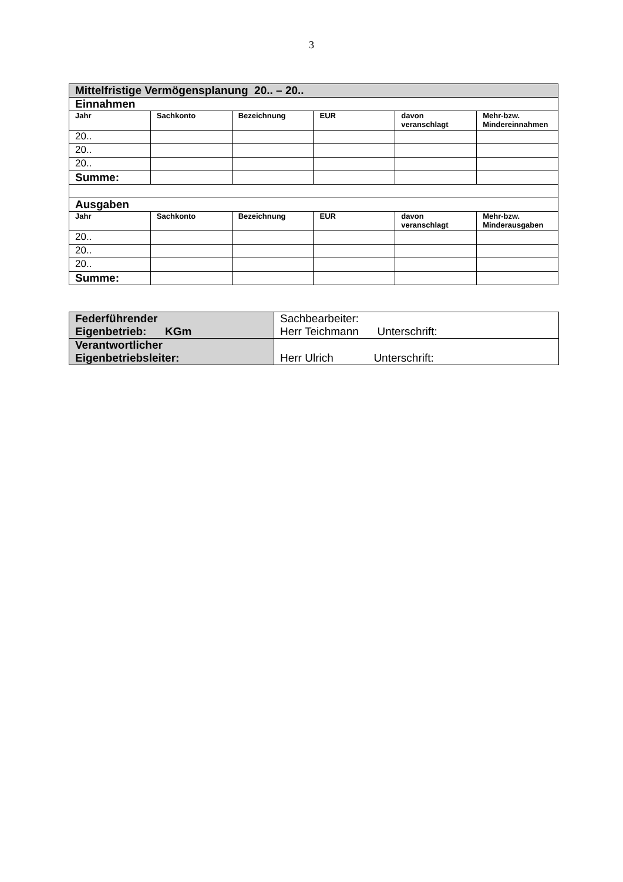3
| Mittelfristige Vermögensplanung 20.. – 20.. | | | | | |
| Einnahmen | | | | | |
| Jahr | Sachkonto | Bezeichnung | EUR | davon veranschlagt | Mehr-bzw. Mindereinnahmen |
| 20.. | | | | | |
| 20.. | | | | | |
| 20.. | | | | | |
| Summe: | | | | | |
| Ausgaben | | | | | |
| Jahr | Sachkonto | Bezeichnung | EUR | davon veranschlagt | Mehr-bzw. Minderausgaben |
| 20.. | | | | | |
| 20.. | | | | | |
| 20.. | | | | | |
| Summe: | | | | | |
| Federführender Eigenbetrieb: KGm | Sachbearbeiter: Herr Teichmann Unterschrift: |
| Verantwortlicher Eigenbetriebsleiter: | Herr Ulrich Unterschrift: |